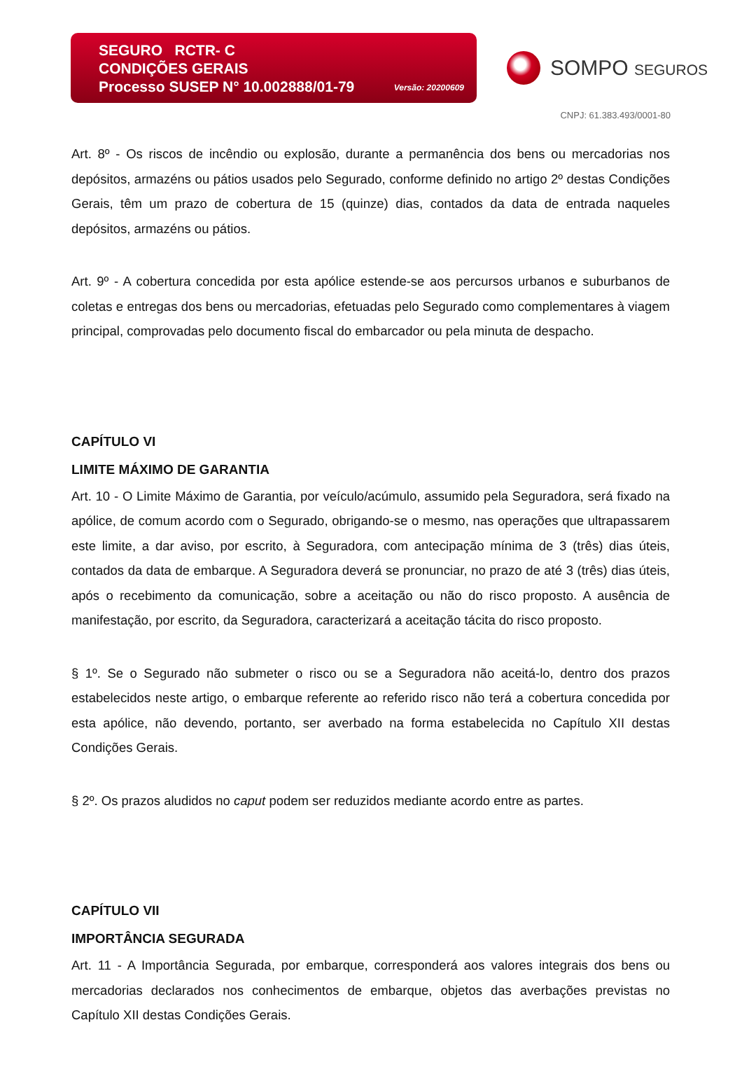SEGURO RCTR- C
CONDIÇÕES GERAIS
Processo SUSEP N° 10.002888/01-79
Versão: 20200609
SOMPO SEGUROS
CNPJ: 61.383.493/0001-80
Art. 8º - Os riscos de incêndio ou explosão, durante a permanência dos bens ou mercadorias nos depósitos, armazéns ou pátios usados pelo Segurado, conforme definido no artigo 2º destas Condições Gerais, têm um prazo de cobertura de 15 (quinze) dias, contados da data de entrada naqueles depósitos, armazéns ou pátios.
Art. 9º - A cobertura concedida por esta apólice estende-se aos percursos urbanos e suburbanos de coletas e entregas dos bens ou mercadorias, efetuadas pelo Segurado como complementares à viagem principal, comprovadas pelo documento fiscal do embarcador ou pela minuta de despacho.
CAPÍTULO VI
LIMITE MÁXIMO DE GARANTIA
Art. 10 - O Limite Máximo de Garantia, por veículo/acúmulo, assumido pela Seguradora, será fixado na apólice, de comum acordo com o Segurado, obrigando-se o mesmo, nas operações que ultrapassarem este limite, a dar aviso, por escrito, à Seguradora, com antecipação mínima de 3 (três) dias úteis, contados da data de embarque. A Seguradora deverá se pronunciar, no prazo de até 3 (três) dias úteis, após o recebimento da comunicação, sobre a aceitação ou não do risco proposto. A ausência de manifestação, por escrito, da Seguradora, caracterizará a aceitação tácita do risco proposto.
§ 1º. Se o Segurado não submeter o risco ou se a Seguradora não aceitá-lo, dentro dos prazos estabelecidos neste artigo, o embarque referente ao referido risco não terá a cobertura concedida por esta apólice, não devendo, portanto, ser averbado na forma estabelecida no Capítulo XII destas Condições Gerais.
§ 2º. Os prazos aludidos no caput podem ser reduzidos mediante acordo entre as partes.
CAPÍTULO VII
IMPORTÂNCIA SEGURADA
Art. 11 - A Importância Segurada, por embarque, corresponderá aos valores integrais dos bens ou mercadorias declarados nos conhecimentos de embarque, objetos das averbações previstas no Capítulo XII destas Condições Gerais.